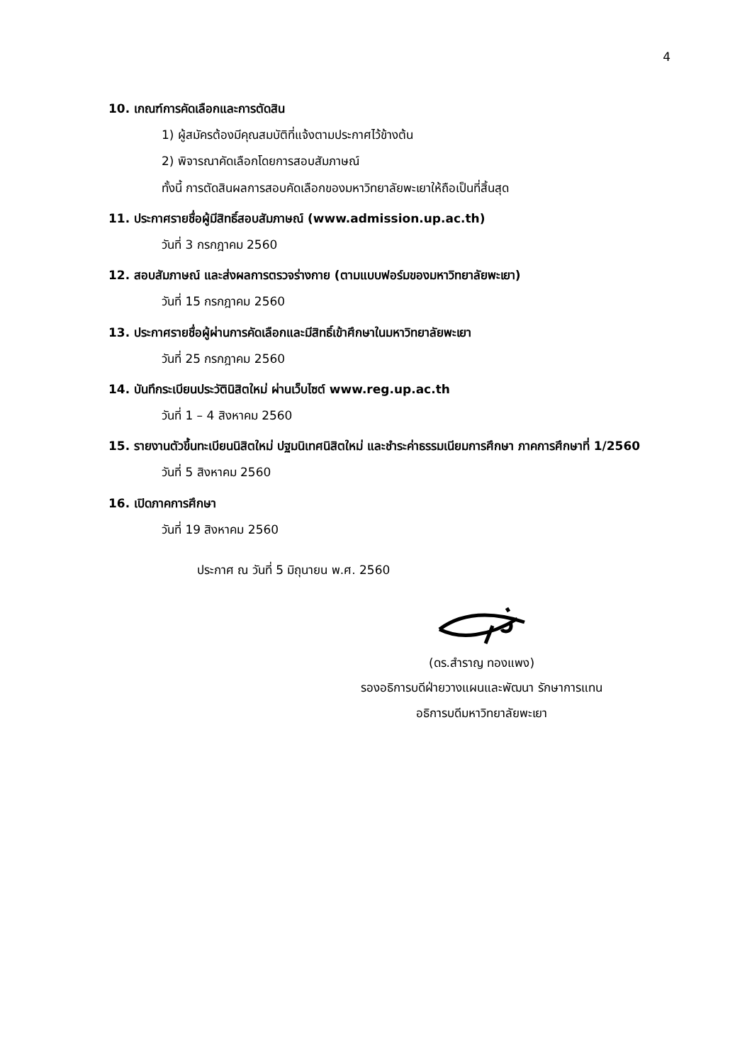4
10. เกณฑ์การคัดเลือกและการตัดสิน
1) ผู้สมัครต้องมีคุณสมบัติที่แจ้งตามประกาศไว้ข้างต้น
2) พิจารณาคัดเลือกโดยการสอบสัมภาษณ์
ทั้งนี้ การตัดสินผลการสอบคัดเลือกของมหาวิทยาลัยพะเยาให้ถือเป็นที่สิ้นสุด
11. ประกาศรายชื่อผู้มีสิทธิ์สอบสัมภาษณ์ (www.admission.up.ac.th)
วันที่ 3 กรกฎาคม 2560
12. สอบสัมภาษณ์ และส่งผลการตรวจร่างกาย (ตามแบบฟอร์มของมหาวิทยาลัยพะเยา)
วันที่ 15 กรกฎาคม 2560
13. ประกาศรายชื่อผู้ผ่านการคัดเลือกและมีสิทธิ์เข้าศึกษาในมหาวิทยาลัยพะเยา
วันที่ 25 กรกฎาคม 2560
14. บันทึกระเบียนประวัตินิสิตใหม่ ผ่านเว็บไซต์ www.reg.up.ac.th
วันที่ 1 – 4 สิงหาคม 2560
15. รายงานตัวขึ้นทะเบียนนิสิตใหม่ ปฐมนิเทศนิสิตใหม่ และชำระค่าธรรมเนียมการศึกษา ภาคการศึกษาที่ 1/2560
วันที่ 5 สิงหาคม 2560
16. เปิดภาคการศึกษา
วันที่ 19 สิงหาคม 2560
ประกาศ ณ วันที่ 5 มิถุนายน พ.ศ. 2560
(ดร.สำราญ ทองแพง)
รองอธิการบดีฝ่ายวางแผนและพัฒนา รักษาการแทน
อธิการบดีมหาวิทยาลัยพะเยา